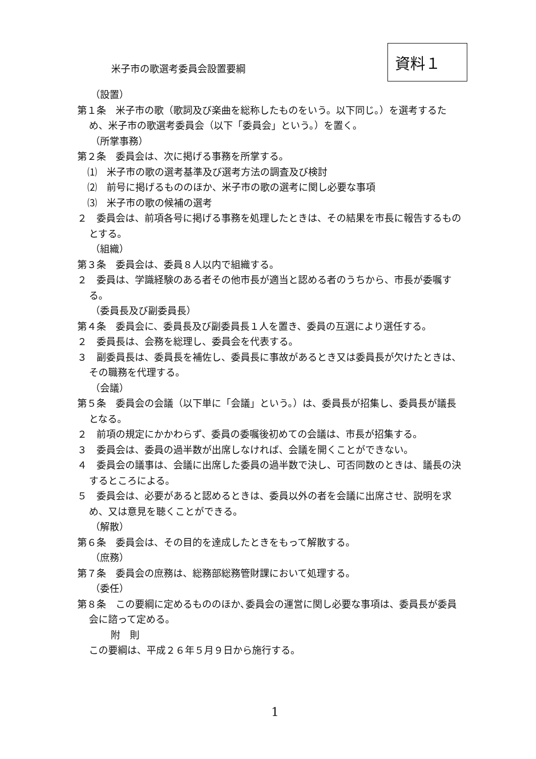米子市の歌選考委員会設置要綱
資料１
（設置）
第１条　米子市の歌（歌詞及び楽曲を総称したものをいう。以下同じ。）を選考するため、米子市の歌選考委員会（以下「委員会」という。）を置く。
（所掌事務）
第２条　委員会は、次に掲げる事務を所掌する。
⑴　米子市の歌の選考基準及び選考方法の調査及び検討
⑵　前号に掲げるもののほか、米子市の歌の選考に関し必要な事項
⑶　米子市の歌の候補の選考
２　委員会は、前項各号に掲げる事務を処理したときは、その結果を市長に報告するものとする。
（組織）
第３条　委員会は、委員８人以内で組織する。
２　委員は、学識経験のある者その他市長が適当と認める者のうちから、市長が委嘱する。
（委員長及び副委員長）
第４条　委員会に、委員長及び副委員長１人を置き、委員の互選により選任する。
２　委員長は、会務を総理し、委員会を代表する。
３　副委員長は、委員長を補佐し、委員長に事故があるとき又は委員長が欠けたときは、その職務を代理する。
（会議）
第５条　委員会の会議（以下単に「会議」という。）は、委員長が招集し、委員長が議長となる。
２　前項の規定にかかわらず、委員の委嘱後初めての会議は、市長が招集する。
３　委員会は、委員の過半数が出席しなければ、会議を開くことができない。
４　委員会の議事は、会議に出席した委員の過半数で決し、可否同数のときは、議長の決するところによる。
５　委員会は、必要があると認めるときは、委員以外の者を会議に出席させ、説明を求め、又は意見を聴くことができる。
（解散）
第６条　委員会は、その目的を達成したときをもって解散する。
（庶務）
第７条　委員会の庶務は、総務部総務管財課において処理する。
（委任）
第８条　この要綱に定めるもののほか､委員会の運営に関し必要な事項は、委員長が委員会に諮って定める。
附　則
この要綱は、平成２６年５月９日から施行する。
1